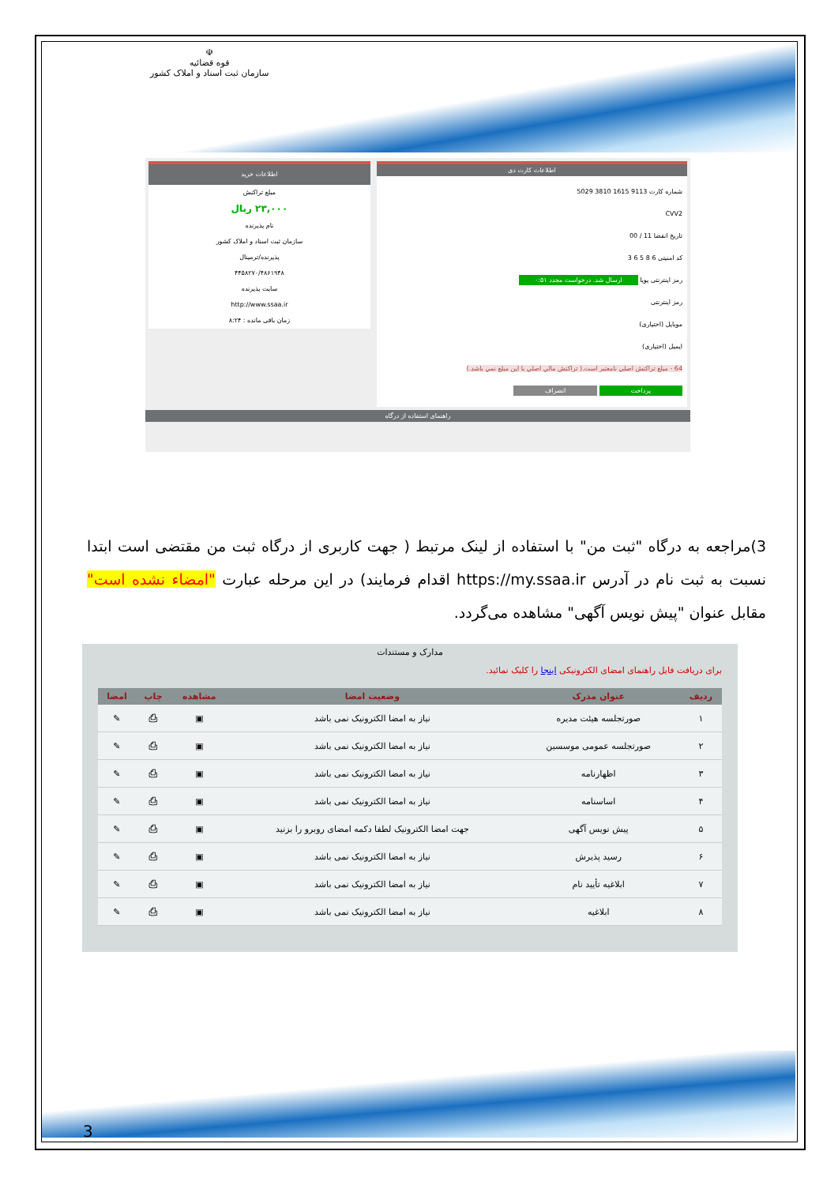☫
قوه قضائیه
سازمان ثبت اسناد و املاک کشور
اطلاعات کارت دی
شماره کارت 9113 1615 3810 5029
CVV2
تاریخ انقضا 11 / 00
کد امنیتی 6 8 5 6 3
رمز اینترنتی پویا ارسال شد. درخواست مجدد ۰:۵۱
رمز اینترنتی
موبایل (اختیاری)
ایمیل (اختیاری)
64 - مبلغ تراکنش اصلي نامعتبر است.( تراکنش مالي اصلي با اين مبلغ نمي باشد.)
پرداخت انصراف
اطلاعات خرید
مبلغ تراکنش
۲۳,۰۰۰ ریال
نام پذیرنده
سازمان ثبت اسناد و املاک کشور
پذیرنده/ترمینال
۴۴۵۸۲۷۰/۴۸۶۱۹۴۸
سایت پذیرنده
http://www.ssaa.ir
زمان باقی مانده : ۸:۲۴
راهنمای استفاده از درگاه
3)مراجعه به درگاه "ثبت من" با استفاده از لینک مرتبط ( جهت کاربری از درگاه ثبت من مقتضی است ابتدا نسبت به ثبت نام در آدرس https://my.ssaa.ir اقدام فرمایند) در این مرحله عبارت "امضاء نشده است" مقابل عنوان "پیش نویس آگهی" مشاهده می‌گردد.
مدارک و مستندات
برای دریافت فایل راهنمای امضای الکترونیکی اینجا را کلیک نمائید.
| ردیف | عنوان مدرک | وضعیت امضا | مشاهده | چاپ | امضا |
| --- | --- | --- | --- | --- | --- |
| ۱ | صورتجلسه هیئت مدیره | نیاز به امضا الکترونیک نمی باشد | ▣ | ⎙ | ✎ |
| ۲ | صورتجلسه عمومی موسسین | نیاز به امضا الکترونیک نمی باشد | ▣ | ⎙ | ✎ |
| ۳ | اظهارنامه | نیاز به امضا الکترونیک نمی باشد | ▣ | ⎙ | ✎ |
| ۴ | اساسنامه | نیاز به امضا الکترونیک نمی باشد | ▣ | ⎙ | ✎ |
| ۵ | پیش نویس آگهی | جهت امضا الکترونیک لطفا دکمه امضای روبرو را بزنید | ▣ | ⎙ | ✎ |
| ۶ | رسید پذیرش | نیاز به امضا الکترونیک نمی باشد | ▣ | ⎙ | ✎ |
| ۷ | ابلاغیه تأیید نام | نیاز به امضا الکترونیک نمی باشد | ▣ | ⎙ | ✎ |
| ۸ | ابلاغیه | نیاز به امضا الکترونیک نمی باشد | ▣ | ⎙ | ✎ |
3